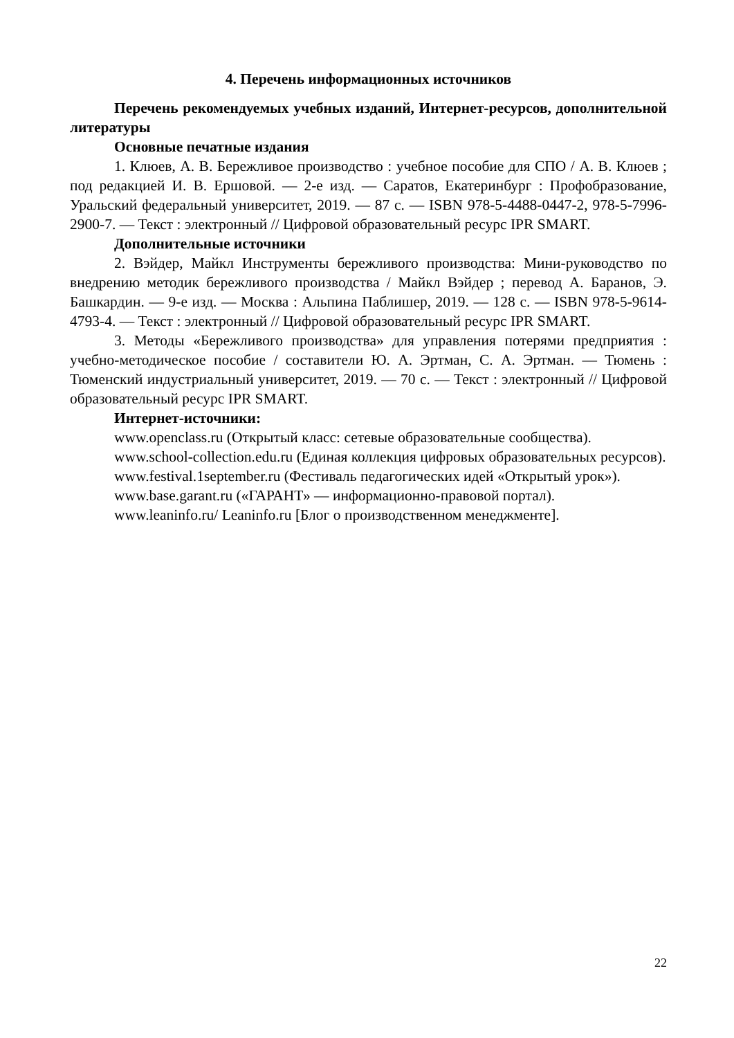4. Перечень информационных источников
Перечень рекомендуемых учебных изданий, Интернет-ресурсов, дополнительной литературы
Основные печатные издания
1. Клюев, А. В. Бережливое производство : учебное пособие для СПО / А. В. Клюев ; под редакцией И. В. Ершовой. — 2-е изд. — Саратов, Екатеринбург : Профобразование, Уральский федеральный университет, 2019. — 87 c. — ISBN 978-5-4488-0447-2, 978-5-7996-2900-7. — Текст : электронный // Цифровой образовательный ресурс IPR SMART.
Дополнительные источники
2. Вэйдер, Майкл Инструменты бережливого производства: Мини-руководство по внедрению методик бережливого производства / Майкл Вэйдер ; перевод А. Баранов, Э. Башкардин. — 9-е изд. — Москва : Альпина Паблишер, 2019. — 128 c. — ISBN 978-5-9614-4793-4. — Текст : электронный // Цифровой образовательный ресурс IPR SMART.
3. Методы «Бережливого производства» для управления потерями предприятия : учебно-методическое пособие / составители Ю. А. Эртман, С. А. Эртман. — Тюмень : Тюменский индустриальный университет, 2019. — 70 c. — Текст : электронный // Цифровой образовательный ресурс IPR SMART.
Интернет-источники:
www.openclass.ru (Открытый класс: сетевые образовательные сообщества).
www.school-collection.edu.ru (Единая коллекция цифровых образовательных ресурсов).
www.festival.1september.ru (Фестиваль педагогических идей «Открытый урок»).
www.base.garant.ru («ГАРАНТ» — информационно-правовой портал).
www.leaninfo.ru/ Leaninfo.ru [Блог о производственном менеджменте].
22